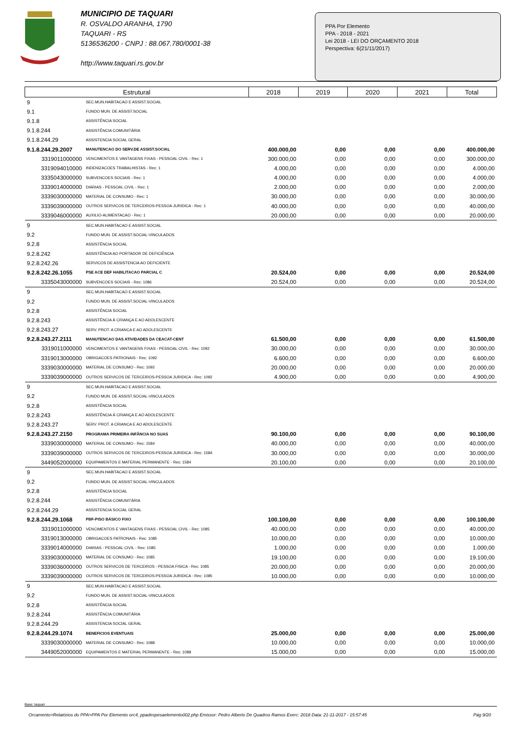MUNICIPIO DE TAQUARI
R. OSVALDO ARANHA, 1790
TAQUARI - RS
5136536200 - CNPJ : 88.067.780/0001-38
http://www.taquari.rs.gov.br
PPA Por Elemento
PPA - 2018 - 2021
Lei 2018 - LEI DO ORÇAMENTO 2018
Perspectiva: 6(21/11/2017)
| Estrutural | | 2018 | 2019 | 2020 | 2021 | Total |
| --- | --- | --- | --- | --- | --- | --- |
| 9 | SEC.MUN.HABITACAO E ASSIST.SOCIAL | | | | | |
| 9.1 | FUNDO MUN. DE ASSIST.SOCIAL | | | | | |
| 9.1.8 | ASSISTÊNCIA SOCIAL | | | | | |
| 9.1.8.244 | ASSISTÊNCIA COMUNITÁRIA | | | | | |
| 9.1.8.244.29 | ASSISTENCIA SOCIAL GERAL | | | | | |
| 9.1.8.244.29.2007 | MANUTENCAO DO SERV.DE ASSIST.SOCIAL | 400.000,00 | 0,00 | 0,00 | 0,00 | 400.000,00 |
| 3319011000000 | VENCIMENTOS E VANTAGENS FIXAS - PESSOAL CIVIL - Rec: 1 | 300.000,00 | 0,00 | 0,00 | 0,00 | 300.000,00 |
| 3319094010000 | INDENIZACOES TRABALHISTAS - Rec: 1 | 4.000,00 | 0,00 | 0,00 | 0,00 | 4.000,00 |
| 3335043000000 | SUBVENCOES SOCIAIS - Rec: 1 | 4.000,00 | 0,00 | 0,00 | 0,00 | 4.000,00 |
| 3339014000000 | DIARIAS - PESSOAL CIVIL - Rec: 1 | 2.000,00 | 0,00 | 0,00 | 0,00 | 2.000,00 |
| 3339030000000 | MATERIAL DE CONSUMO - Rec: 1 | 30.000,00 | 0,00 | 0,00 | 0,00 | 30.000,00 |
| 3339039000000 | OUTROS SERVICOS DE TERCEIROS-PESSOA JURIDICA - Rec: 1 | 40.000,00 | 0,00 | 0,00 | 0,00 | 40.000,00 |
| 3339046000000 | AUXILIO-ALIMENTACAO - Rec: 1 | 20.000,00 | 0,00 | 0,00 | 0,00 | 20.000,00 |
| 9 | SEC.MUN.HABITACAO E ASSIST.SOCIAL | | | | | |
| 9.2 | FUNDO MUN. DE ASSIST.SOCIAL-VINCULADOS | | | | | |
| 9.2.8 | ASSISTÊNCIA SOCIAL | | | | | |
| 9.2.8.242 | ASSISTÊNCIA AO PORTADOR DE DEFICIÊNCIA | | | | | |
| 9.2.8.242.26 | SERVICOS DE ASSISTENCIA AO DEFICIENTE | | | | | |
| 9.2.8.242.26.1055 | PSE ACE DEF HABILITACAO PARCIAL C | 20.524,00 | 0,00 | 0,00 | 0,00 | 20.524,00 |
| 3335043000000 | SUBVENCOES SOCIAIS - Rec: 1086 | 20.524,00 | 0,00 | 0,00 | 0,00 | 20.524,00 |
| 9 | SEC.MUN.HABITACAO E ASSIST.SOCIAL | | | | | |
| 9.2 | FUNDO MUN. DE ASSIST.SOCIAL-VINCULADOS | | | | | |
| 9.2.8 | ASSISTÊNCIA SOCIAL | | | | | |
| 9.2.8.243 | ASSISTÊNCIA À CRIANÇA E AO ADOLESCENTE | | | | | |
| 9.2.8.243.27 | SERV. PROT. A CRIANCA E AO ADOLESCENTE | | | | | |
| 9.2.8.243.27.2111 | MANUTENCAO DAS ATIVIDADES DA CEACAT-CENT | 61.500,00 | 0,00 | 0,00 | 0,00 | 61.500,00 |
| 3319011000000 | VENCIMENTOS E VANTAGENS FIXAS - PESSOAL CIVIL - Rec: 1092 | 30.000,00 | 0,00 | 0,00 | 0,00 | 30.000,00 |
| 3319013000000 | OBRIGACOES PATRONAIS - Rec: 1092 | 6.600,00 | 0,00 | 0,00 | 0,00 | 6.600,00 |
| 3339030000000 | MATERIAL DE CONSUMO - Rec: 1092 | 20.000,00 | 0,00 | 0,00 | 0,00 | 20.000,00 |
| 3339039000000 | OUTROS SERVICOS DE TERCEIROS-PESSOA JURIDICA - Rec: 1092 | 4.900,00 | 0,00 | 0,00 | 0,00 | 4.900,00 |
| 9 | SEC.MUN.HABITACAO E ASSIST.SOCIAL | | | | | |
| 9.2 | FUNDO MUN. DE ASSIST.SOCIAL-VINCULADOS | | | | | |
| 9.2.8 | ASSISTÊNCIA SOCIAL | | | | | |
| 9.2.8.243 | ASSISTÊNCIA À CRIANÇA E AO ADOLESCENTE | | | | | |
| 9.2.8.243.27 | SERV. PROT. A CRIANCA E AO ADOLESCENTE | | | | | |
| 9.2.8.243.27.2150 | PROGRAMA PRIMEIRA INFÂNCIA NO SUAS | 90.100,00 | 0,00 | 0,00 | 0,00 | 90.100,00 |
| 3339030000000 | MATERIAL DE CONSUMO - Rec: 1584 | 40.000,00 | 0,00 | 0,00 | 0,00 | 40.000,00 |
| 3339039000000 | OUTROS SERVICOS DE TERCEIROS-PESSOA JURIDICA - Rec: 1584 | 30.000,00 | 0,00 | 0,00 | 0,00 | 30.000,00 |
| 3449052000000 | EQUIPAMENTOS E MATERIAL PERMANENTE - Rec: 1584 | 20.100,00 | 0,00 | 0,00 | 0,00 | 20.100,00 |
| 9 | SEC.MUN.HABITACAO E ASSIST.SOCIAL | | | | | |
| 9.2 | FUNDO MUN. DE ASSIST.SOCIAL-VINCULADOS | | | | | |
| 9.2.8 | ASSISTÊNCIA SOCIAL | | | | | |
| 9.2.8.244 | ASSISTÊNCIA COMUNITÁRIA | | | | | |
| 9.2.8.244.29 | ASSISTENCIA SOCIAL GERAL | | | | | |
| 9.2.8.244.29.1068 | PBF-PISO BÁSICO FIXO | 100.100,00 | 0,00 | 0,00 | 0,00 | 100.100,00 |
| 3319011000000 | VENCIMENTOS E VANTAGENS FIXAS - PESSOAL CIVIL - Rec: 1085 | 40.000,00 | 0,00 | 0,00 | 0,00 | 40.000,00 |
| 3319013000000 | OBRIGACOES PATRONAIS - Rec: 1085 | 10.000,00 | 0,00 | 0,00 | 0,00 | 10.000,00 |
| 3339014000000 | DIARIAS - PESSOAL CIVIL - Rec: 1085 | 1.000,00 | 0,00 | 0,00 | 0,00 | 1.000,00 |
| 3339030000000 | MATERIAL DE CONSUMO - Rec: 1085 | 19.100,00 | 0,00 | 0,00 | 0,00 | 19.100,00 |
| 3339036000000 | OUTROS SERVICOS DE TERCEIROS - PESSOA FISICA - Rec: 1085 | 20.000,00 | 0,00 | 0,00 | 0,00 | 20.000,00 |
| 3339039000000 | OUTROS SERVICOS DE TERCEIROS-PESSOA JURIDICA - Rec: 1085 | 10.000,00 | 0,00 | 0,00 | 0,00 | 10.000,00 |
| 9 | SEC.MUN.HABITACAO E ASSIST.SOCIAL | | | | | |
| 9.2 | FUNDO MUN. DE ASSIST.SOCIAL-VINCULADOS | | | | | |
| 9.2.8 | ASSISTÊNCIA SOCIAL | | | | | |
| 9.2.8.244 | ASSISTÊNCIA COMUNITÁRIA | | | | | |
| 9.2.8.244.29 | ASSISTENCIA SOCIAL GERAL | | | | | |
| 9.2.8.244.29.1074 | BENEFICIOS EVENTUAIS | 25.000,00 | 0,00 | 0,00 | 0,00 | 25.000,00 |
| 3339030000000 | MATERIAL DE CONSUMO - Rec: 1088 | 10.000,00 | 0,00 | 0,00 | 0,00 | 10.000,00 |
| 3449052000000 | EQUIPAMENTOS E MATERIAL PERMANENTE - Rec: 1088 | 15.000,00 | 0,00 | 0,00 | 0,00 | 15.000,00 |
Base: taquari
Orcamento>Relatórios do PPA>PPA Por Elemento orc4_ppadespesaelemento002.php Emissor: Pedro Alberto De Quadros Ramos Exerc: 2018 Data: 21-11-2017 - 15:57:45 Pág 9/20